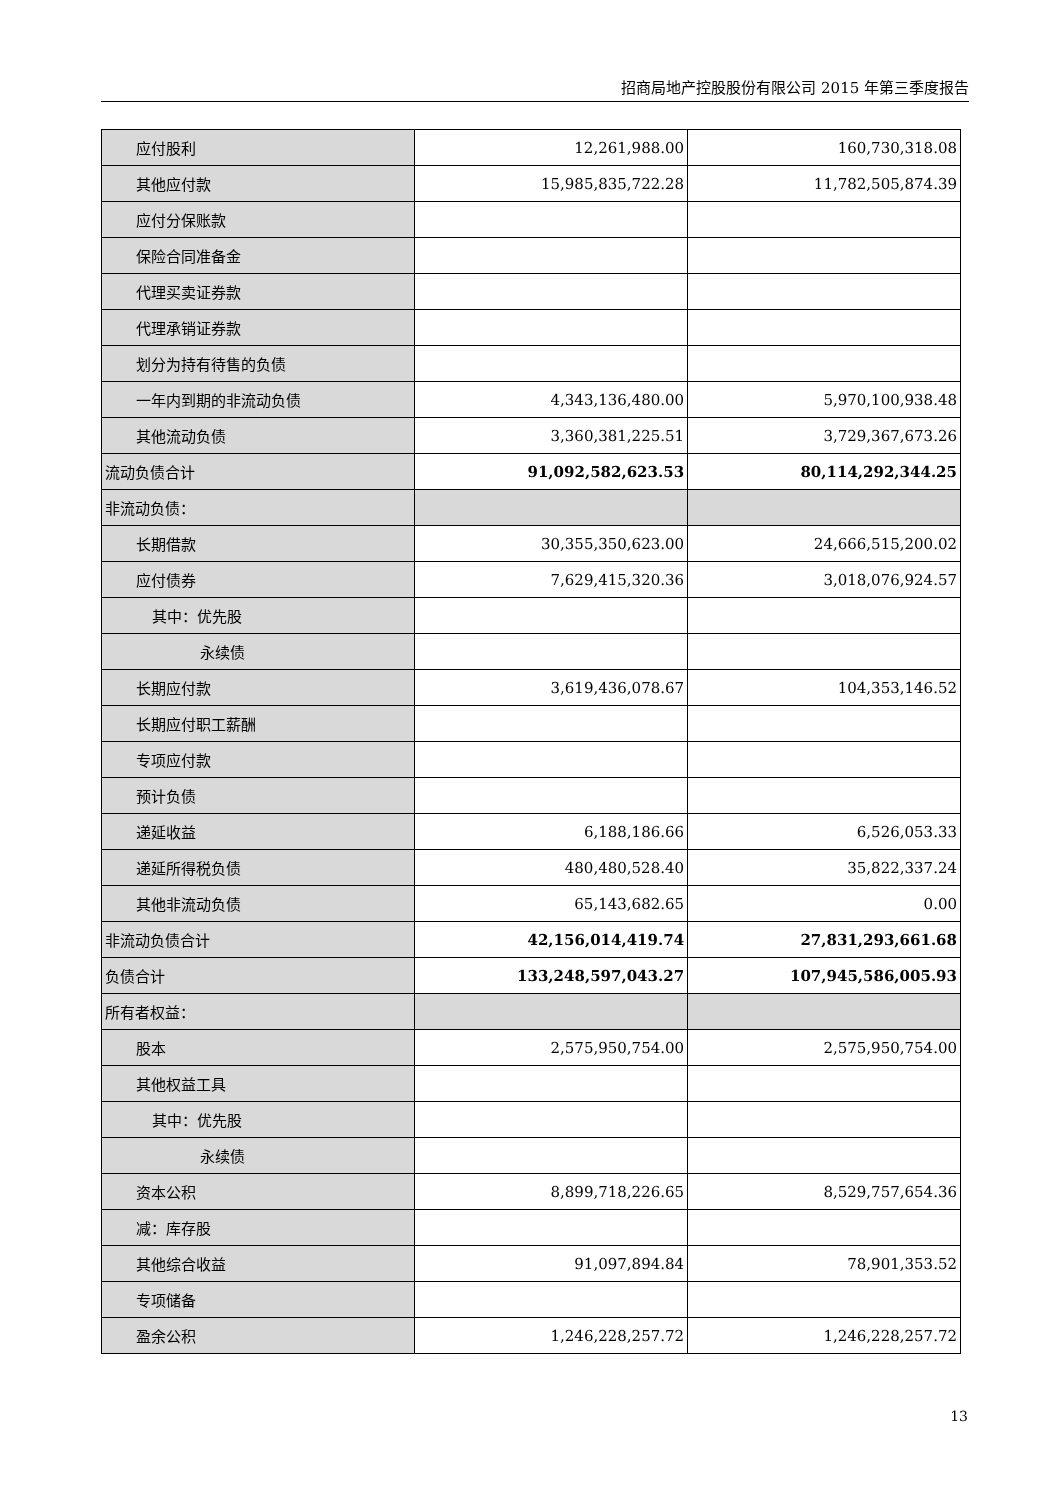招商局地产控股股份有限公司 2015 年第三季度报告
| 应付股利 | 12,261,988.00 | 160,730,318.08 |
| 其他应付款 | 15,985,835,722.28 | 11,782,505,874.39 |
| 应付分保账款 | | |
| 保险合同准备金 | | |
| 代理买卖证券款 | | |
| 代理承销证券款 | | |
| 划分为持有待售的负债 | | |
| 一年内到期的非流动负债 | 4,343,136,480.00 | 5,970,100,938.48 |
| 其他流动负债 | 3,360,381,225.51 | 3,729,367,673.26 |
| 流动负债合计 | 91,092,582,623.53 | 80,114,292,344.25 |
| 非流动负债： | | |
| 长期借款 | 30,355,350,623.00 | 24,666,515,200.02 |
| 应付债券 | 7,629,415,320.36 | 3,018,076,924.57 |
| 其中：优先股 | | |
| 永续债 | | |
| 长期应付款 | 3,619,436,078.67 | 104,353,146.52 |
| 长期应付职工薪酬 | | |
| 专项应付款 | | |
| 预计负债 | | |
| 递延收益 | 6,188,186.66 | 6,526,053.33 |
| 递延所得税负债 | 480,480,528.40 | 35,822,337.24 |
| 其他非流动负债 | 65,143,682.65 | 0.00 |
| 非流动负债合计 | 42,156,014,419.74 | 27,831,293,661.68 |
| 负债合计 | 133,248,597,043.27 | 107,945,586,005.93 |
| 所有者权益： | | |
| 股本 | 2,575,950,754.00 | 2,575,950,754.00 |
| 其他权益工具 | | |
| 其中：优先股 | | |
| 永续债 | | |
| 资本公积 | 8,899,718,226.65 | 8,529,757,654.36 |
| 减：库存股 | | |
| 其他综合收益 | 91,097,894.84 | 78,901,353.52 |
| 专项储备 | | |
| 盈余公积 | 1,246,228,257.72 | 1,246,228,257.72 |
13